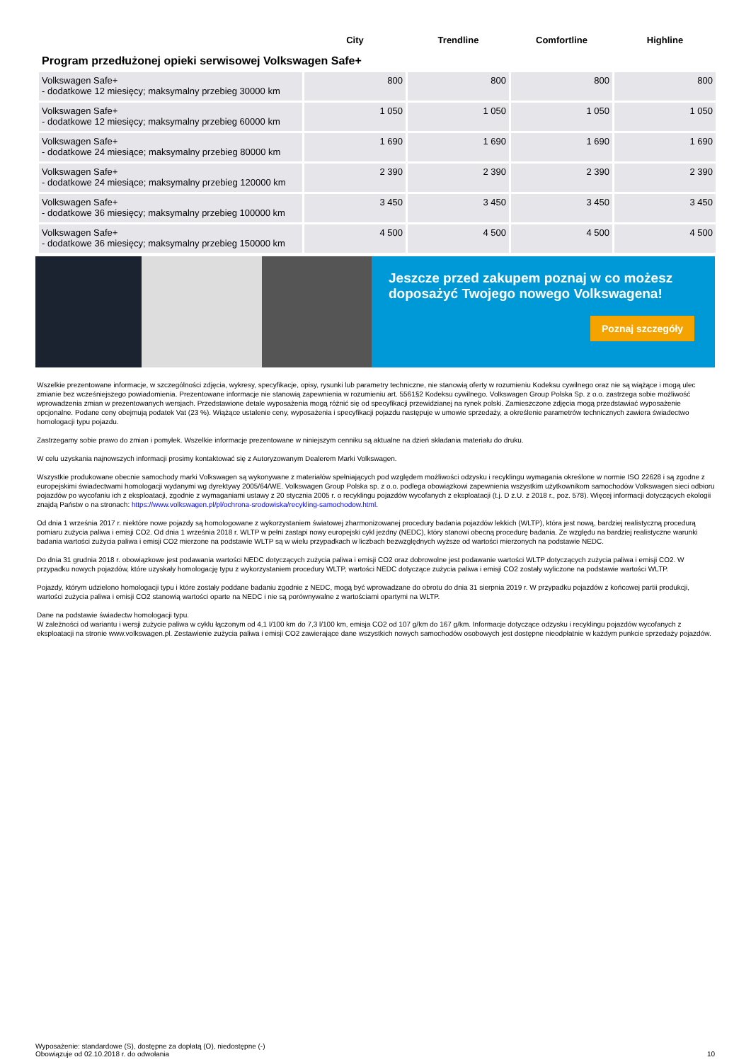| | City | Trendline | Comfortline | Highline |
| --- | --- | --- | --- | --- |
| Program przedłużonej opieki serwisowej Volkswagen Safe+ | | | | |
| Volkswagen Safe+ - dodatkowe 12 miesięcy; maksymalny przebieg 30000 km | 800 | 800 | 800 | 800 |
| Volkswagen Safe+ - dodatkowe 12 miesięcy; maksymalny przebieg 60000 km | 1 050 | 1 050 | 1 050 | 1 050 |
| Volkswagen Safe+ - dodatkowe 24 miesiące; maksymalny przebieg 80000 km | 1 690 | 1 690 | 1 690 | 1 690 |
| Volkswagen Safe+ - dodatkowe 24 miesiące; maksymalny przebieg 120000 km | 2 390 | 2 390 | 2 390 | 2 390 |
| Volkswagen Safe+ - dodatkowe 36 miesięcy; maksymalny przebieg 100000 km | 3 450 | 3 450 | 3 450 | 3 450 |
| Volkswagen Safe+ - dodatkowe 36 miesięcy; maksymalny przebieg 150000 km | 4 500 | 4 500 | 4 500 | 4 500 |
Jeszcze przed zakupem poznaj w co możesz doposażyć Twojego nowego Volkswagena!
Poznaj szczegóły
Wszelkie prezentowane informacje, w szczególności zdjęcia, wykresy, specyfikacje, opisy, rysunki lub parametry techniczne, nie stanowią oferty w rozumieniu Kodeksu cywilnego oraz nie są wiążące i mogą ulec zmianie bez wcześniejszego powiadomienia. Prezentowane informacje nie stanowią zapewnienia w rozumieniu art. 5561§2 Kodeksu cywilnego. Volkswagen Group Polska Sp. z o.o. zastrzega sobie możliwość wprowadzenia zmian w prezentowanych wersjach. Przedstawione detale wyposażenia mogą różnić się od specyfikacji przewidzianej na rynek polski. Zamieszczone zdjęcia mogą przedstawiać wyposażenie opcjonalne. Podane ceny obejmują podatek Vat (23 %). Wiążące ustalenie ceny, wyposażenia i specyfikacji pojazdu następuje w umowie sprzedaży, a określenie parametrów technicznych zawiera świadectwo homologacji typu pojazdu.
Zastrzegamy sobie prawo do zmian i pomyłek. Wszelkie informacje prezentowane w niniejszym cenniku są aktualne na dzień składania materiału do druku.
W celu uzyskania najnowszych informacji prosimy kontaktować się z Autoryzowanym Dealerem Marki Volkswagen.
Wszystkie produkowane obecnie samochody marki Volkswagen są wykonywane z materiałów spełniających pod względem możliwości odzysku i recyklingu wymagania określone w normie ISO 22628 i są zgodne z europejskimi świadectwami homologacji wydanymi wg dyrektywy 2005/64/WE. Volkswagen Group Polska sp. z o.o. podlega obowiązkowi zapewnienia wszystkim użytkownikom samochodów Volkswagen sieci odbioru pojazdów po wycofaniu ich z eksploatacji, zgodnie z wymaganiami ustawy z 20 stycznia 2005 r. o recyklingu pojazdów wycofanych z eksploatacji (t.j. D z.U. z 2018 r., poz. 578). Więcej informacji dotyczących ekologii znajdą Państw o na stronach: https://www.volkswagen.pl/pl/ochrona-srodowiska/recykling-samochodow.html.
Od dnia 1 września 2017 r. niektóre nowe pojazdy są homologowane z wykorzystaniem światowej zharmonizowanej procedury badania pojazdów lekkich (WLTP), która jest nową, bardziej realistyczną procedurą pomiaru zużycia paliwa i emisji CO2. Od dnia 1 września 2018 r. WLTP w pełni zastąpi nowy europejski cykl jezdny (NEDC), który stanowi obecną procedurę badania. Ze względu na bardziej realistyczne warunki badania wartości zużycia paliwa i emisji CO2 mierzone na podstawie WLTP są w wielu przypadkach w liczbach bezwzględnych wyższe od wartości mierzonych na podstawie NEDC.
Do dnia 31 grudnia 2018 r. obowiązkowe jest podawania wartości NEDC dotyczących zużycia paliwa i emisji CO2 oraz dobrowolne jest podawanie wartości WLTP dotyczących zużycia paliwa i emisji CO2. W przypadku nowych pojazdów, które uzyskały homologację typu z wykorzystaniem procedury WLTP, wartości NEDC dotyczące zużycia paliwa i emisji CO2 zostały wyliczone na podstawie wartości WLTP.
Pojazdy, którym udzielono homologacji typu i które zostały poddane badaniu zgodnie z NEDC, mogą być wprowadzane do obrotu do dnia 31 sierpnia 2019 r. W przypadku pojazdów z końcowej partii produkcji, wartości zużycia paliwa i emisji CO2 stanowią wartości oparte na NEDC i nie są porównywalne z wartościami opartymi na WLTP.
Dane na podstawie świadectw homologacji typu.
W zależności od wariantu i wersji zużycie paliwa w cyklu łączonym od 4,1 l/100 km do 7,3 l/100 km, emisja CO2 od 107 g/km do 167 g/km. Informacje dotyczące odzysku i recyklingu pojazdów wycofanych z eksploatacji na stronie www.volkswagen.pl. Zestawienie zużycia paliwa i emisji CO2 zawierające dane wszystkich nowych samochodów osobowych jest dostępne nieodpłatnie w każdym punkcie sprzedaży pojazdów.
Wyposażenie: standardowe (S), dostępne za dopłatą (O), niedostępne (-)
Obowiązuje od 02.10.2018 r. do odwołania
10